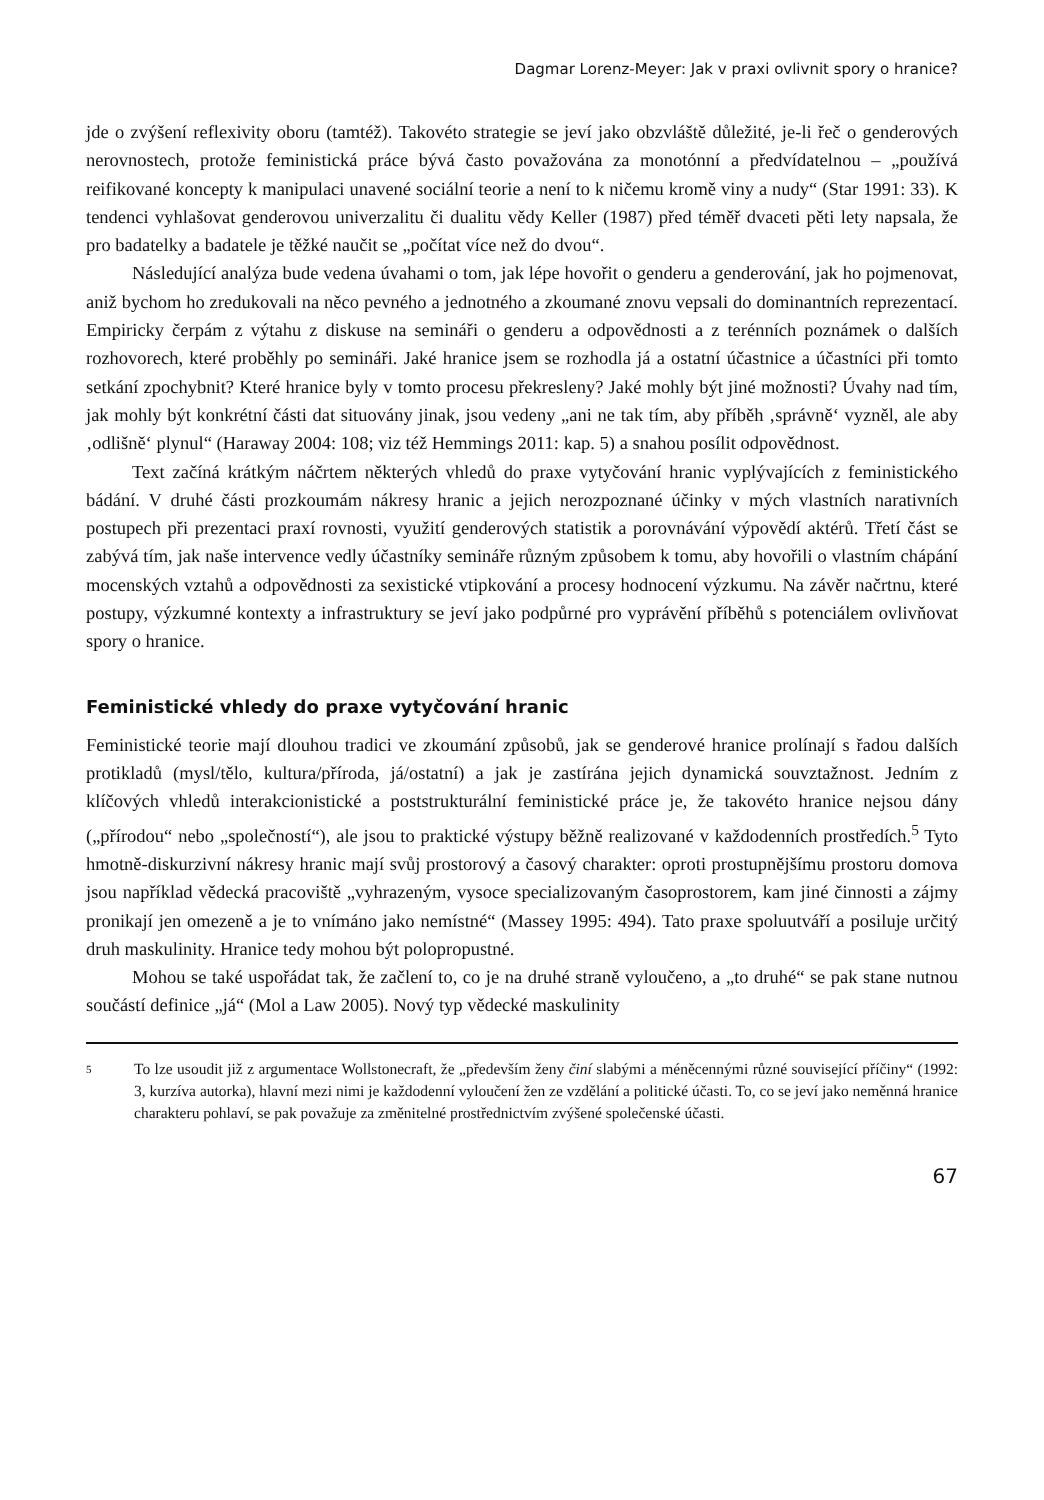Dagmar Lorenz-Meyer: Jak v praxi ovlivnit spory o hranice?
jde o zvýšení reflexivity oboru (tamtéž). Takovéto strategie se jeví jako obzvláště důležité, je-li řeč o genderových nerovnostech, protože feministická práce bývá často považována za monotónní a předvídatelnou – „používá reifikované koncepty k manipulaci unavené sociální teorie a není to k ničemu kromě viny a nudy“ (Star 1991: 33). K tendenci vyhlašovat genderovou univerzalitu či dualitu vědy Keller (1987) před téměř dvaceti pěti lety napsala, že pro badatelky a badatele je těžké naučit se „počítat více než do dvou“.
Následující analýza bude vedena úvahami o tom, jak lépe hovořit o genderu a genderování, jak ho pojmenovat, aniž bychom ho zredukovali na něco pevného a jednotného a zkoumané znovu vepsali do dominantních reprezentací. Empiricky čerpám z výtahu z diskuse na semináři o genderu a odpovědnosti a z terénních poznámek o dalších rozhovorech, které proběhly po semináři. Jaké hranice jsem se rozhodla já a ostatní účastnice a účastníci při tomto setkání zpochybnit? Které hranice byly v tomto procesu překresleny? Jaké mohly být jiné možnosti? Úvahy nad tím, jak mohly být konkrétní části dat situovány jinak, jsou vedeny „ani ne tak tím, aby příběh ‚správně‘ vyzněl, ale aby ‚odlišně‘ plynul“ (Haraway 2004: 108; viz též Hemmings 2011: kap. 5) a snahou posílit odpovědnost.
Text začíná krátkým náčrtem některých vhledů do praxe vytyčování hranic vyplývajících z feministického bádání. V druhé části prozkoumám nákresy hranic a jejich nerozpoznané účinky v mých vlastních narativních postupech při prezentaci praxí rovnosti, využití genderových statistik a porovnávání výpovědí aktérů. Třetí část se zabývá tím, jak naše intervence vedly účastníky semináře různým způsobem k tomu, aby hovořili o vlastním chápání mocenských vztahů a odpovědnosti za sexistické vtipkování a procesy hodnocení výzkumu. Na závěr načrtnu, které postupy, výzkumné kontexty a infrastruktury se jeví jako podpůrné pro vyprávění příběhů s potenciálem ovlivňovat spory o hranice.
Feministické vhledy do praxe vytyčování hranic
Feministické teorie mají dlouhou tradici ve zkoumání způsobů, jak se genderové hranice prolínají s řadou dalších protikladů (mysl/tělo, kultura/příroda, já/ostatní) a jak je zastírána jejich dynamická souvztažnost. Jedním z klíčových vhledů interakcionistické a poststrukturální feministické práce je, že takovéto hranice nejsou dány („přírodou“ nebo „společností“), ale jsou to praktické výstupy běžně realizované v každodenních prostředích.<sup>5</sup> Tyto hmotně-diskurzivní nákresy hranic mají svůj prostorový a časový charakter: oproti prostupnějšímu prostoru domova jsou například vědecká pracoviště „vyhrazeným, vysoce specializovaným časoprostorem, kam jiné činnosti a zájmy pronikají jen omezeně a je to vnímáno jako nemístné“ (Massey 1995: 494). Tato praxe spoluutváří a posiluje určitý druh maskulinity. Hranice tedy mohou být polopropustné.
Mohou se také uspořádat tak, že začlení to, co je na druhé straně vyloučeno, a „to druhé“ se pak stane nutnou součástí definice „já“ (Mol a Law 2005). Nový typ vědecké maskulinity
5
To lze usoudit již z argumentace Wollstonecraft, že „především ženy činí slabými a méněcennými různé související příčiny“ (1992: 3, kurzíva autorka), hlavní mezi nimi je každodenní vyloučení žen ze vzdělání a politické účasti. To, co se jeví jako neměnná hranice charakteru pohlaví, se pak považuje za změnitelné prostřednictvím zvýšené společenské účasti.
67